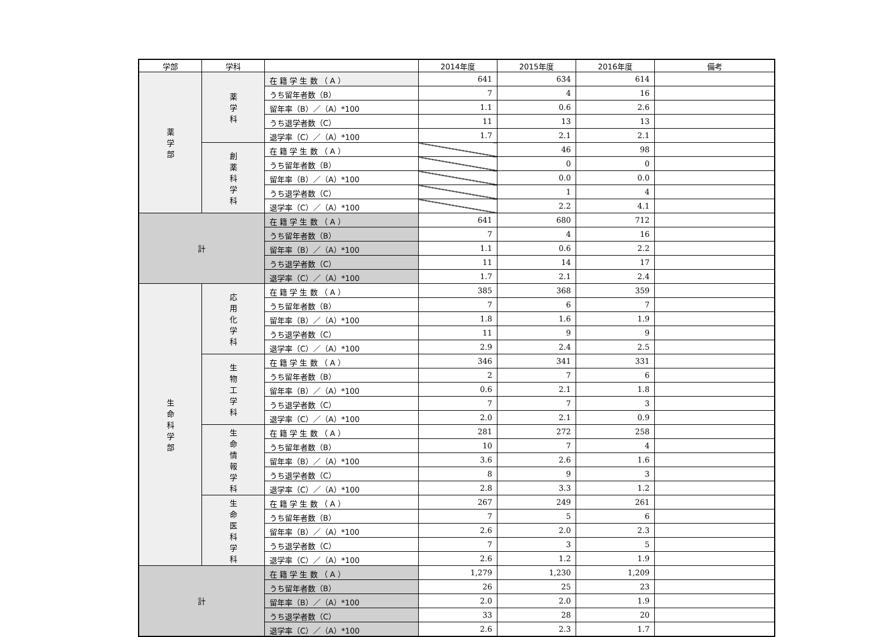| 学部 | 学科 | | 2014年度 | 2015年度 | 2016年度 | 備考 |
| --- | --- | --- | --- | --- | --- | --- |
| 薬 学 部 | 薬 学 科 | 在 籍 学 生 数 （ A ） | 641 | 634 | 614 | |
| | | うち留年者数（B） | 7 | 4 | 16 | |
| | | 留年率（B）／（A）*100 | 1.1 | 0.6 | 2.6 | |
| | | うち退学者数（C） | 11 | 13 | 13 | |
| | | 退学率（C）／（A）*100 | 1.7 | 2.1 | 2.1 | |
| | 創 薬 科 学 科 | 在 籍 学 生 数 （ A ） | | 46 | 98 | |
| | | うち留年者数（B） | | 0 | 0 | |
| | | 留年率（B）／（A）*100 | | 0.0 | 0.0 | |
| | | うち退学者数（C） | | 1 | 4 | |
| | | 退学率（C）／（A）*100 | | 2.2 | 4.1 | |
| 計 | | 在 籍 学 生 数 （ A ） | 641 | 680 | 712 | |
| | | うち留年者数（B） | 7 | 4 | 16 | |
| | | 留年率（B）／（A）*100 | 1.1 | 0.6 | 2.2 | |
| | | うち退学者数（C） | 11 | 14 | 17 | |
| | | 退学率（C）／（A）*100 | 1.7 | 2.1 | 2.4 | |
| 生 命 科 学 部 | 応 用 化 学 科 | 在 籍 学 生 数 （ A ） | 385 | 368 | 359 | |
| | | うち留年者数（B） | 7 | 6 | 7 | |
| | | 留年率（B）／（A）*100 | 1.8 | 1.6 | 1.9 | |
| | | うち退学者数（C） | 11 | 9 | 9 | |
| | | 退学率（C）／（A）*100 | 2.9 | 2.4 | 2.5 | |
| | 生 物 工 学 科 | 在 籍 学 生 数 （ A ） | 346 | 341 | 331 | |
| | | うち留年者数（B） | 2 | 7 | 6 | |
| | | 留年率（B）／（A）*100 | 0.6 | 2.1 | 1.8 | |
| | | うち退学者数（C） | 7 | 7 | 3 | |
| | | 退学率（C）／（A）*100 | 2.0 | 2.1 | 0.9 | |
| | 生 命 情 報 学 科 | 在 籍 学 生 数 （ A ） | 281 | 272 | 258 | |
| | | うち留年者数（B） | 10 | 7 | 4 | |
| | | 留年率（B）／（A）*100 | 3.6 | 2.6 | 1.6 | |
| | | うち退学者数（C） | 8 | 9 | 3 | |
| | | 退学率（C）／（A）*100 | 2.8 | 3.3 | 1.2 | |
| | 生 命 医 科 学 科 | 在 籍 学 生 数 （ A ） | 267 | 249 | 261 | |
| | | うち留年者数（B） | 7 | 5 | 6 | |
| | | 留年率（B）／（A）*100 | 2.6 | 2.0 | 2.3 | |
| | | うち退学者数（C） | 7 | 3 | 5 | |
| | | 退学率（C）／（A）*100 | 2.6 | 1.2 | 1.9 | |
| 計 | | 在 籍 学 生 数 （ A ） | 1,279 | 1,230 | 1,209 | |
| | | うち留年者数（B） | 26 | 25 | 23 | |
| | | 留年率（B）／（A）*100 | 2.0 | 2.0 | 1.9 | |
| | | うち退学者数（C） | 33 | 28 | 20 | |
| | | 退学率（C）／（A）*100 | 2.6 | 2.3 | 1.7 | |